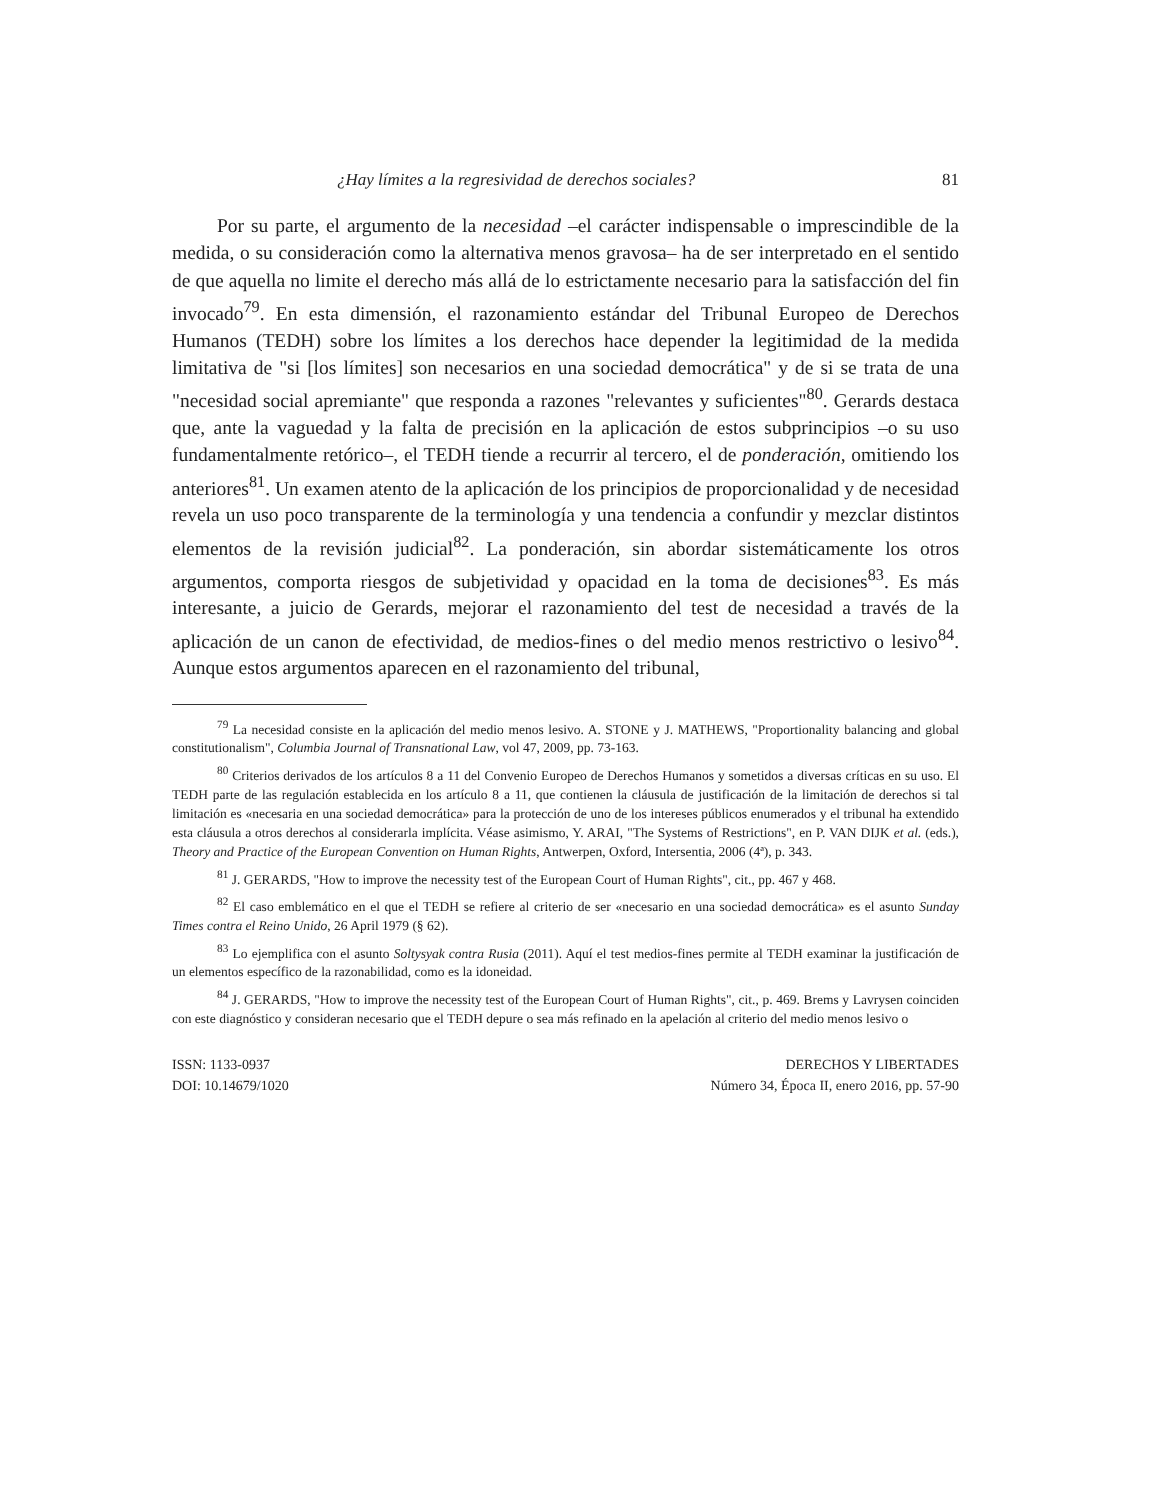¿Hay límites a la regresividad de derechos sociales? 81
Por su parte, el argumento de la necesidad –el carácter indispensable o imprescindible de la medida, o su consideración como la alternativa menos gravosa– ha de ser interpretado en el sentido de que aquella no limite el derecho más allá de lo estrictamente necesario para la satisfacción del fin invocado<sup>79</sup>. En esta dimensión, el razonamiento estándar del Tribunal Europeo de Derechos Humanos (TEDH) sobre los límites a los derechos hace depender la legitimidad de la medida limitativa de "si [los límites] son necesarios en una sociedad democrática" y de si se trata de una "necesidad social apremiante" que responda a razones "relevantes y suficientes"<sup>80</sup>. Gerards destaca que, ante la vaguedad y la falta de precisión en la aplicación de estos subprincipios –o su uso fundamentalmente retórico–, el TEDH tiende a recurrir al tercero, el de ponderación, omitiendo los anteriores<sup>81</sup>. Un examen atento de la aplicación de los principios de proporcionalidad y de necesidad revela un uso poco transparente de la terminología y una tendencia a confundir y mezclar distintos elementos de la revisión judicial<sup>82</sup>. La ponderación, sin abordar sistemáticamente los otros argumentos, comporta riesgos de subjetividad y opacidad en la toma de decisiones<sup>83</sup>. Es más interesante, a juicio de Gerards, mejorar el razonamiento del test de necesidad a través de la aplicación de un canon de efectividad, de medios-fines o del medio menos restrictivo o lesivo<sup>84</sup>. Aunque estos argumentos aparecen en el razonamiento del tribunal,
<sup>79</sup> La necesidad consiste en la aplicación del medio menos lesivo. A. STONE y J. MATHEWS, "Proportionality balancing and global constitutionalism", Columbia Journal of Transnational Law, vol 47, 2009, pp. 73-163.
<sup>80</sup> Criterios derivados de los artículos 8 a 11 del Convenio Europeo de Derechos Humanos y sometidos a diversas críticas en su uso. El TEDH parte de las regulación establecida en los artículo 8 a 11, que contienen la cláusula de justificación de la limitación de derechos si tal limitación es «necesaria en una sociedad democrática» para la protección de uno de los intereses públicos enumerados y el tribunal ha extendido esta cláusula a otros derechos al considerarla implícita. Véase asimismo, Y. ARAI, "The Systems of Restrictions", en P. VAN DIJK et al. (eds.), Theory and Practice of the European Convention on Human Rights, Antwerpen, Oxford, Intersentia, 2006 (4ª), p. 343.
<sup>81</sup> J. GERARDS, "How to improve the necessity test of the European Court of Human Rights", cit., pp. 467 y 468.
<sup>82</sup> El caso emblemático en el que el TEDH se refiere al criterio de ser «necesario en una sociedad democrática» es el asunto Sunday Times contra el Reino Unido, 26 April 1979 (§ 62).
<sup>83</sup> Lo ejemplifica con el asunto Soltysyak contra Rusia (2011). Aquí el test medios-fines permite al TEDH examinar la justificación de un elementos específico de la razonabilidad, como es la idoneidad.
<sup>84</sup> J. GERARDS, "How to improve the necessity test of the European Court of Human Rights", cit., p. 469. Brems y Lavrysen coinciden con este diagnóstico y consideran necesario que el TEDH depure o sea más refinado en la apelación al criterio del medio menos lesivo o
ISSN: 1133-0937
DOI: 10.14679/1020
DERECHOS Y LIBERTADES
Número 34, Época II, enero 2016, pp. 57-90